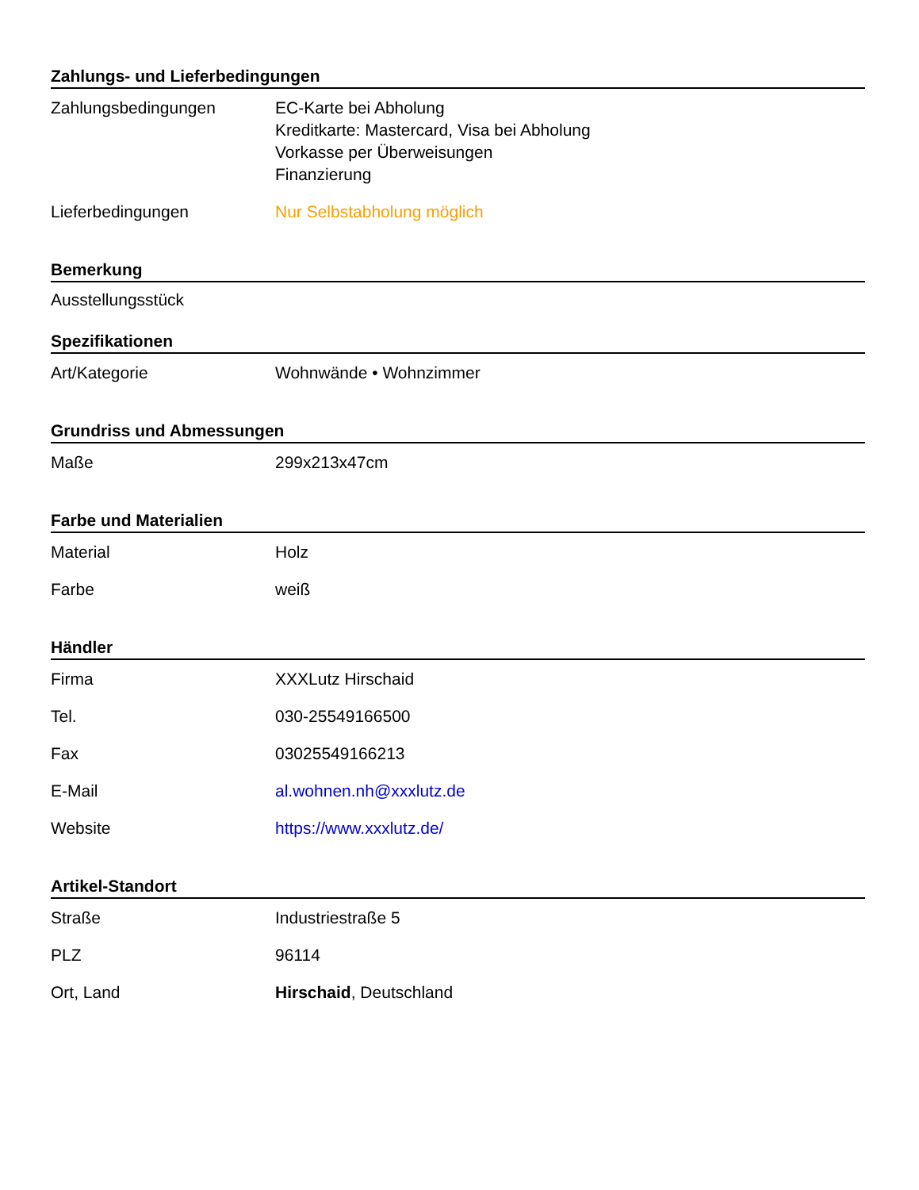Zahlungs- und Lieferbedingungen
| Zahlungsbedingungen | EC-Karte bei Abholung Kreditkarte: Mastercard, Visa bei Abholung Vorkasse per Überweisungen Finanzierung |
| Lieferbedingungen | Nur Selbstabholung möglich |
Bemerkung
Ausstellungsstück
Spezifikationen
| Art/Kategorie | Wohnwände • Wohnzimmer |
Grundriss und Abmessungen
| Maße | 299x213x47cm |
Farbe und Materialien
| Material | Holz |
| Farbe | weiß |
Händler
| Firma | XXXLutz Hirschaid |
| Tel. | 030-25549166500 |
| Fax | 03025549166213 |
| E-Mail | al.wohnen.nh@xxxlutz.de |
| Website | https://www.xxxlutz.de/ |
Artikel-Standort
| Straße | Industriestraße 5 |
| PLZ | 96114 |
| Ort, Land | Hirschaid , Deutschland |